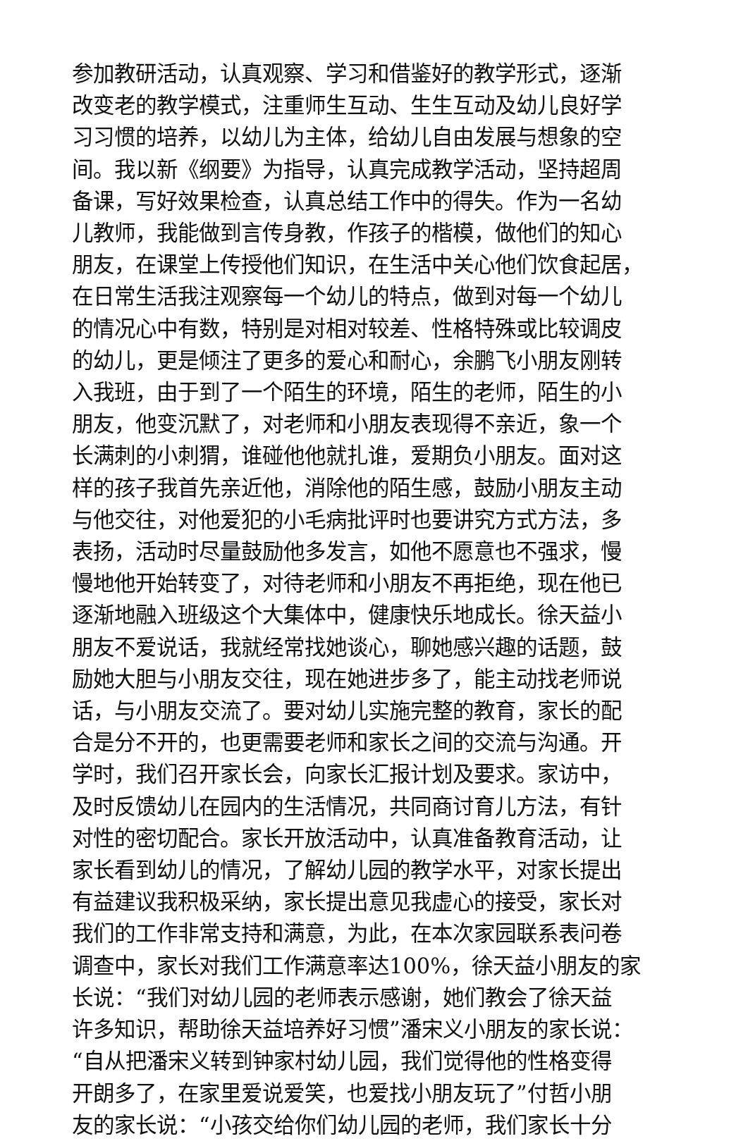参加教研活动，认真观察、学习和借鉴好的教学形式，逐渐
改变老的教学模式，注重师生互动、生生互动及幼儿良好学
习习惯的培养，以幼儿为主体，给幼儿自由发展与想象的空
间。我以新《纲要》为指导，认真完成教学活动，坚持超周
备课，写好效果检查，认真总结工作中的得失。作为一名幼
儿教师，我能做到言传身教，作孩子的楷模，做他们的知心
朋友，在课堂上传授他们知识，在生活中关心他们饮食起居，
在日常生活我注观察每一个幼儿的特点，做到对每一个幼儿
的情况心中有数，特别是对相对较差、性格特殊或比较调皮
的幼儿，更是倾注了更多的爱心和耐心，余鹏飞小朋友刚转
入我班，由于到了一个陌生的环境，陌生的老师，陌生的小
朋友，他变沉默了，对老师和小朋友表现得不亲近，象一个
长满刺的小刺猬，谁碰他他就扎谁，爱期负小朋友。面对这
样的孩子我首先亲近他，消除他的陌生感，鼓励小朋友主动
与他交往，对他爱犯的小毛病批评时也要讲究方式方法，多
表扬，活动时尽量鼓励他多发言，如他不愿意也不强求，慢
慢地他开始转变了，对待老师和小朋友不再拒绝，现在他已
逐渐地融入班级这个大集体中，健康快乐地成长。徐天益小
朋友不爱说话，我就经常找她谈心，聊她感兴趣的话题，鼓
励她大胆与小朋友交往，现在她进步多了，能主动找老师说
话，与小朋友交流了。要对幼儿实施完整的教育，家长的配
合是分不开的，也更需要老师和家长之间的交流与沟通。开
学时，我们召开家长会，向家长汇报计划及要求。家访中，
及时反馈幼儿在园内的生活情况，共同商讨育儿方法，有针
对性的密切配合。家长开放活动中，认真准备教育活动，让
家长看到幼儿的情况，了解幼儿园的教学水平，对家长提出
有益建议我积极采纳，家长提出意见我虚心的接受，家长对
我们的工作非常支持和满意，为此，在本次家园联系表问卷
调查中，家长对我们工作满意率达100%，徐天益小朋友的家
长说：“我们对幼儿园的老师表示感谢，她们教会了徐天益
许多知识，帮助徐天益培养好习惯”潘宋义小朋友的家长说：
“自从把潘宋义转到钟家村幼儿园，我们觉得他的性格变得
开朗多了，在家里爱说爱笑，也爱找小朋友玩了”付哲小朋
友的家长说：“小孩交给你们幼儿园的老师，我们家长十分